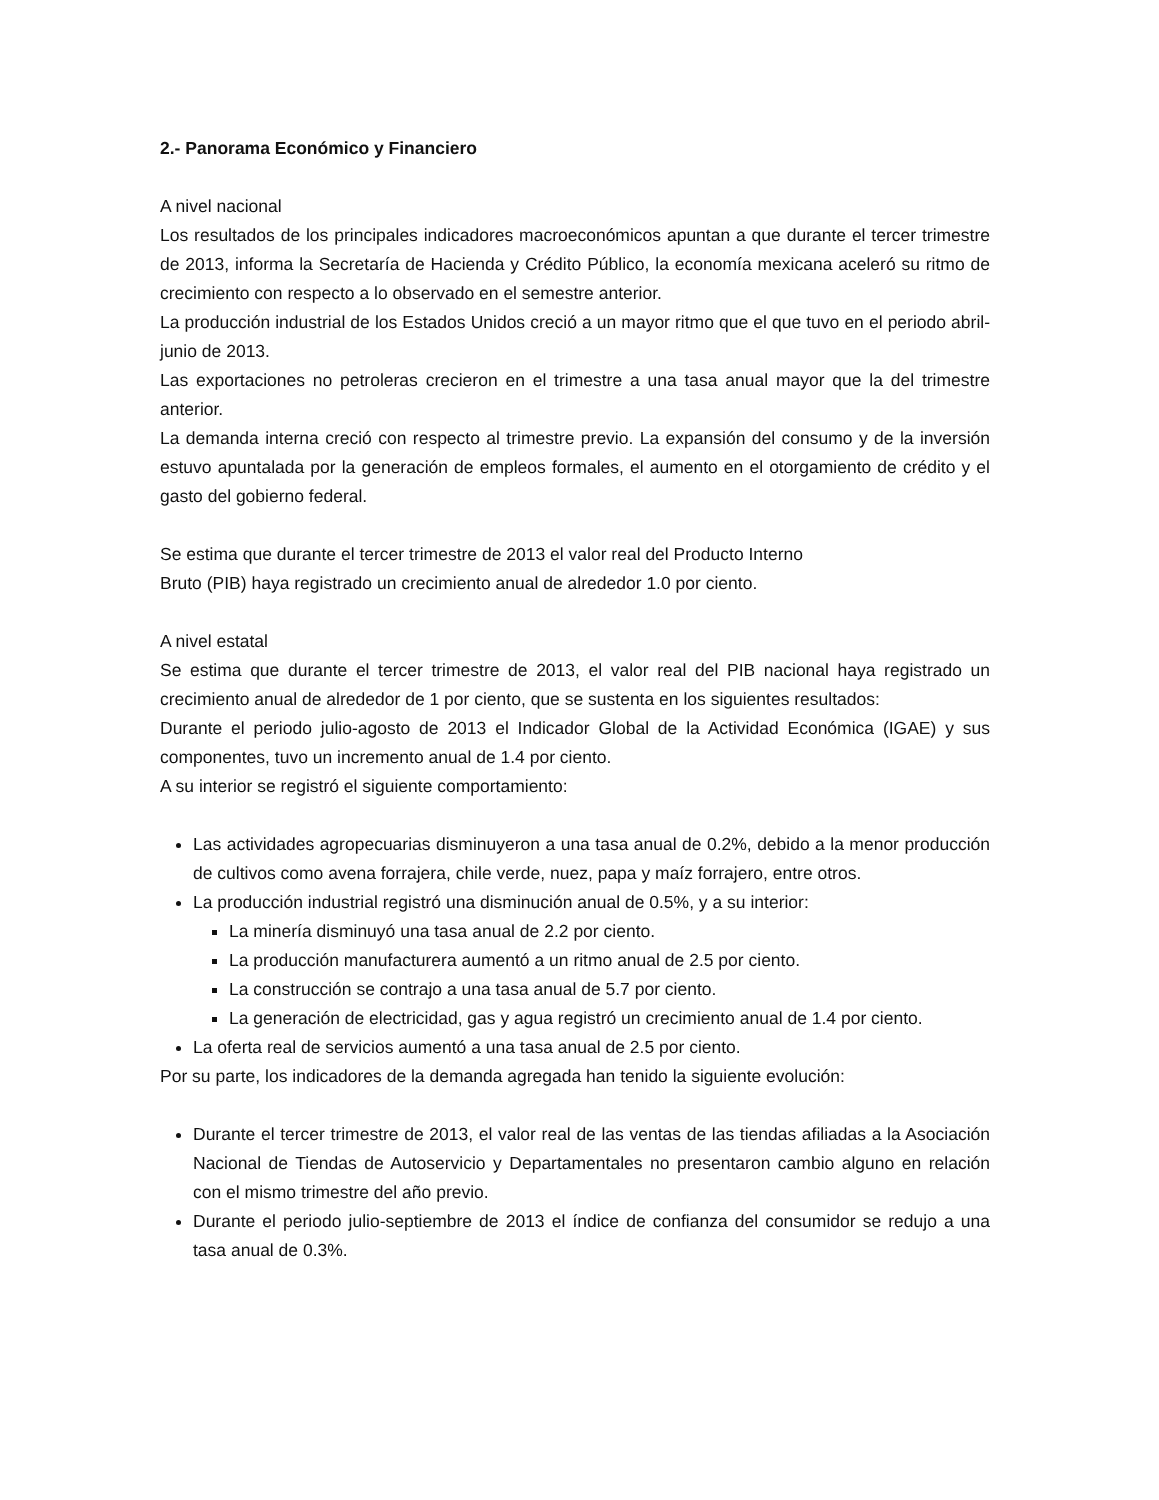2.- Panorama Económico y Financiero
A nivel nacional
Los resultados de los principales indicadores macroeconómicos apuntan a que durante el tercer trimestre de 2013, informa la Secretaría de Hacienda y Crédito Público, la economía mexicana aceleró su ritmo de crecimiento con respecto a lo observado en el semestre anterior.
La producción industrial de los Estados Unidos creció a un mayor ritmo que el que tuvo en el periodo abril-junio de 2013.
Las exportaciones no petroleras crecieron en el trimestre a una tasa anual mayor que la del trimestre anterior.
La demanda interna creció con respecto al trimestre previo. La expansión del consumo y de la inversión estuvo apuntalada por la generación de empleos formales, el aumento en el otorgamiento de crédito y el gasto del gobierno federal.
Se estima que durante el tercer trimestre de 2013 el valor real del Producto Interno
Bruto (PIB) haya registrado un crecimiento anual de alrededor 1.0 por ciento.
A nivel estatal
Se estima que durante el tercer trimestre de 2013, el valor real del PIB nacional haya registrado un crecimiento anual de alrededor de 1 por ciento, que se sustenta en los siguientes resultados:
Durante el periodo julio-agosto de 2013 el Indicador Global de la Actividad Económica (IGAE) y sus componentes, tuvo un incremento anual de 1.4 por ciento.
A su interior se registró el siguiente comportamiento:
Las actividades agropecuarias disminuyeron a una tasa anual de 0.2%, debido a la menor producción de cultivos como avena forrajera, chile verde, nuez, papa y maíz forrajero, entre otros.
La producción industrial registró una disminución anual de 0.5%, y a su interior:
La minería disminuyó una tasa anual de 2.2 por ciento.
La producción manufacturera aumentó a un ritmo anual de 2.5 por ciento.
La construcción se contrajo a una tasa anual de 5.7 por ciento.
La generación de electricidad, gas y agua registró un crecimiento anual de 1.4 por ciento.
La oferta real de servicios aumentó a una tasa anual de 2.5 por ciento.
Por su parte, los indicadores de la demanda agregada han tenido la siguiente evolución:
Durante el tercer trimestre de 2013, el valor real de las ventas de las tiendas afiliadas a la Asociación Nacional de Tiendas de Autoservicio y Departamentales no presentaron cambio alguno en relación con el mismo trimestre del año previo.
Durante el periodo julio-septiembre de 2013 el índice de confianza del consumidor se redujo a una tasa anual de 0.3%.